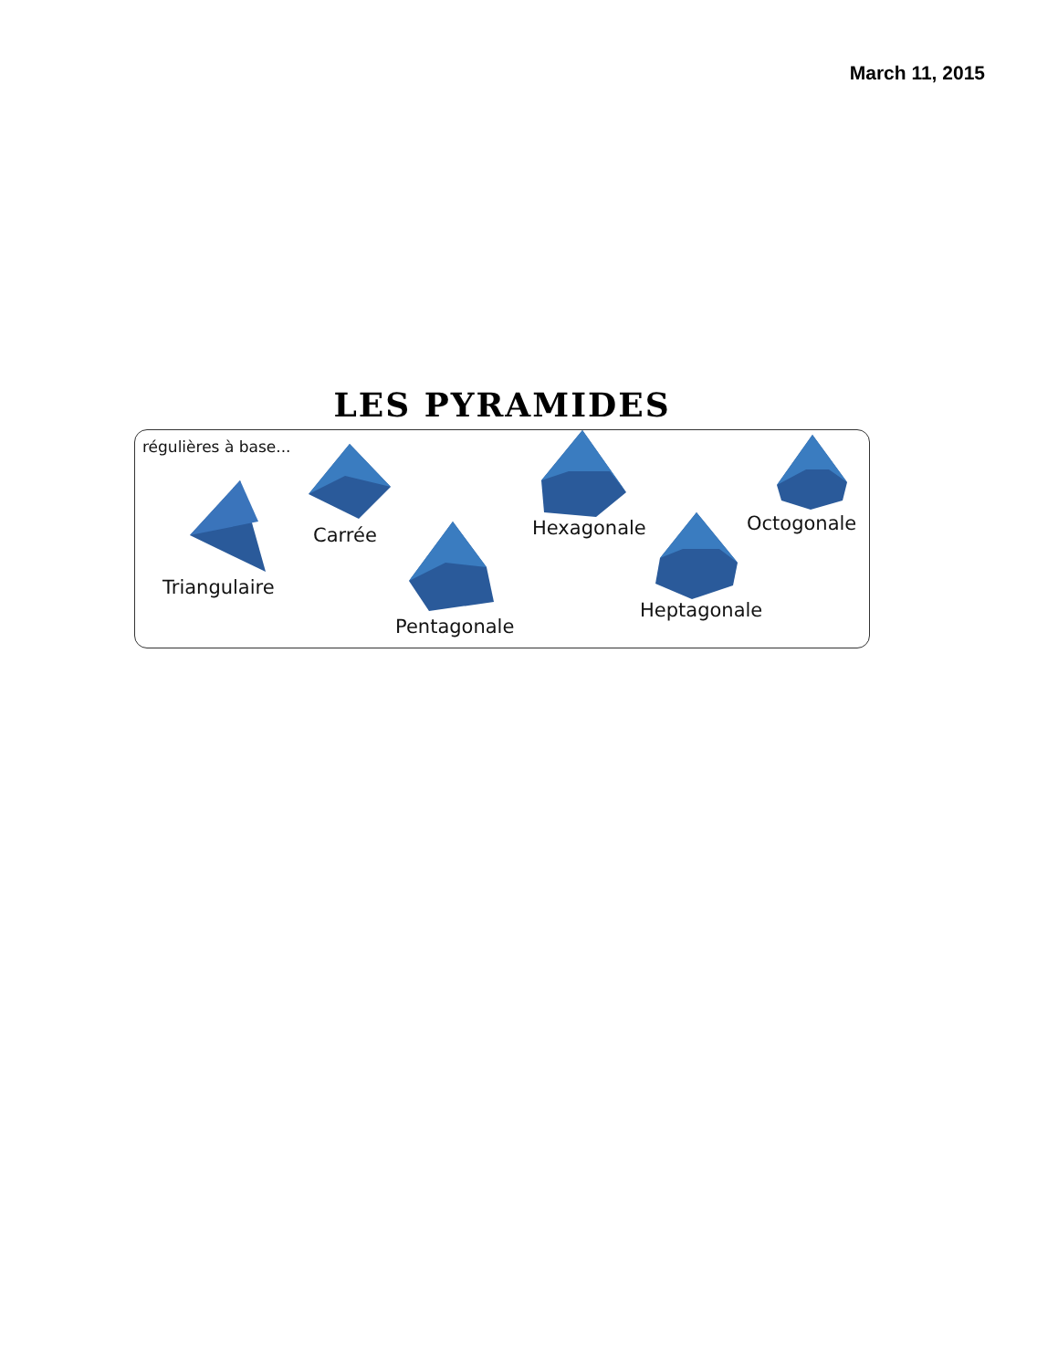March 11, 2015
LES PYRAMIDES
régulières à base...
Triangulaire
Carrée
Pentagonale
Hexagonale
Heptagonale
Octogonale